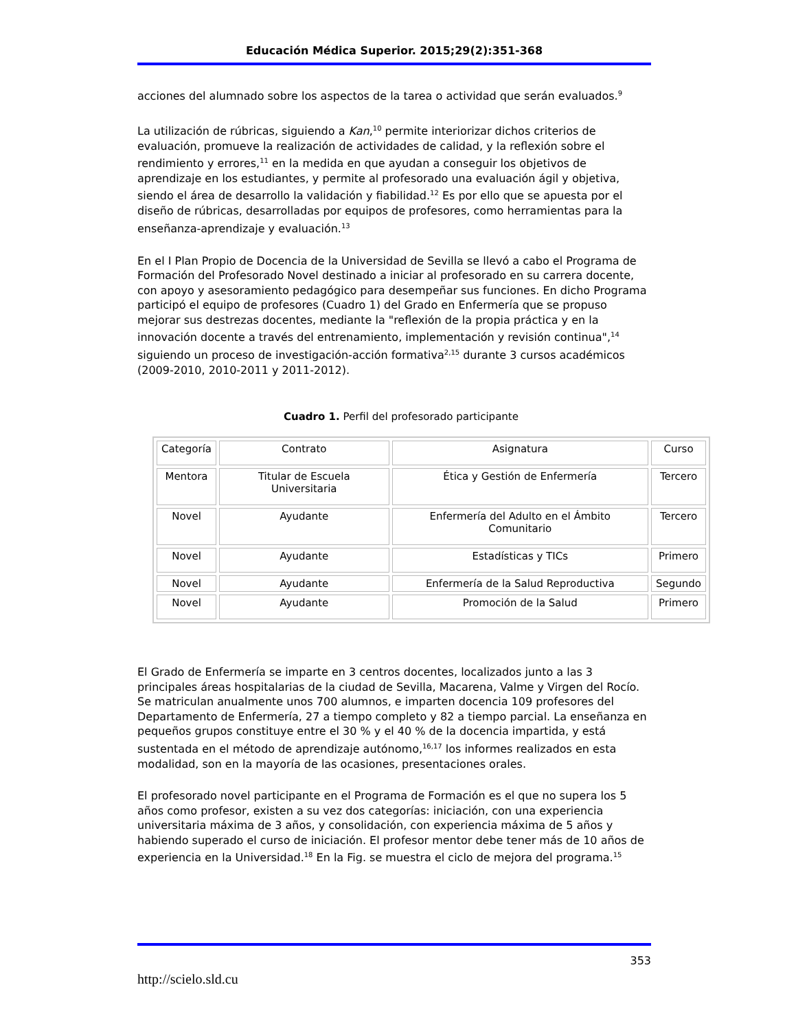Educación Médica Superior. 2015;29(2):351-368
acciones del alumnado sobre los aspectos de la tarea o actividad que serán evaluados.<sup>9</sup>
La utilización de rúbricas, siguiendo a Kan,<sup>10</sup> permite interiorizar dichos criterios de evaluación, promueve la realización de actividades de calidad, y la reflexión sobre el rendimiento y errores,<sup>11</sup> en la medida en que ayudan a conseguir los objetivos de aprendizaje en los estudiantes, y permite al profesorado una evaluación ágil y objetiva, siendo el área de desarrollo la validación y fiabilidad.<sup>12</sup> Es por ello que se apuesta por el diseño de rúbricas, desarrolladas por equipos de profesores, como herramientas para la enseñanza-aprendizaje y evaluación.<sup>13</sup>
En el I Plan Propio de Docencia de la Universidad de Sevilla se llevó a cabo el Programa de Formación del Profesorado Novel destinado a iniciar al profesorado en su carrera docente, con apoyo y asesoramiento pedagógico para desempeñar sus funciones. En dicho Programa participó el equipo de profesores (Cuadro 1) del Grado en Enfermería que se propuso mejorar sus destrezas docentes, mediante la "reflexión de la propia práctica y en la innovación docente a través del entrenamiento, implementación y revisión continua",<sup>14</sup> siguiendo un proceso de investigación-acción formativa<sup>2,15</sup> durante 3 cursos académicos (2009-2010, 2010-2011 y 2011-2012).
Cuadro 1. Perfil del profesorado participante
| Categoría | Contrato | Asignatura | Curso |
| Mentora | Titular de Escuela Universitaria | Ética y Gestión de Enfermería | Tercero |
| Novel | Ayudante | Enfermería del Adulto en el Ámbito Comunitario | Tercero |
| Novel | Ayudante | Estadísticas y TICs | Primero |
| Novel | Ayudante | Enfermería de la Salud Reproductiva | Segundo |
| Novel | Ayudante | Promoción de la Salud | Primero |
El Grado de Enfermería se imparte en 3 centros docentes, localizados junto a las 3 principales áreas hospitalarias de la ciudad de Sevilla, Macarena, Valme y Virgen del Rocío. Se matriculan anualmente unos 700 alumnos, e imparten docencia 109 profesores del Departamento de Enfermería, 27 a tiempo completo y 82 a tiempo parcial. La enseñanza en pequeños grupos constituye entre el 30 % y el 40 % de la docencia impartida, y está sustentada en el método de aprendizaje autónomo,<sup>16,17</sup> los informes realizados en esta modalidad, son en la mayoría de las ocasiones, presentaciones orales.
El profesorado novel participante en el Programa de Formación es el que no supera los 5 años como profesor, existen a su vez dos categorías: iniciación, con una experiencia universitaria máxima de 3 años, y consolidación, con experiencia máxima de 5 años y habiendo superado el curso de iniciación. El profesor mentor debe tener más de 10 años de experiencia en la Universidad.<sup>18</sup> En la Fig. se muestra el ciclo de mejora del programa.<sup>15</sup>
353
http://scielo.sld.cu